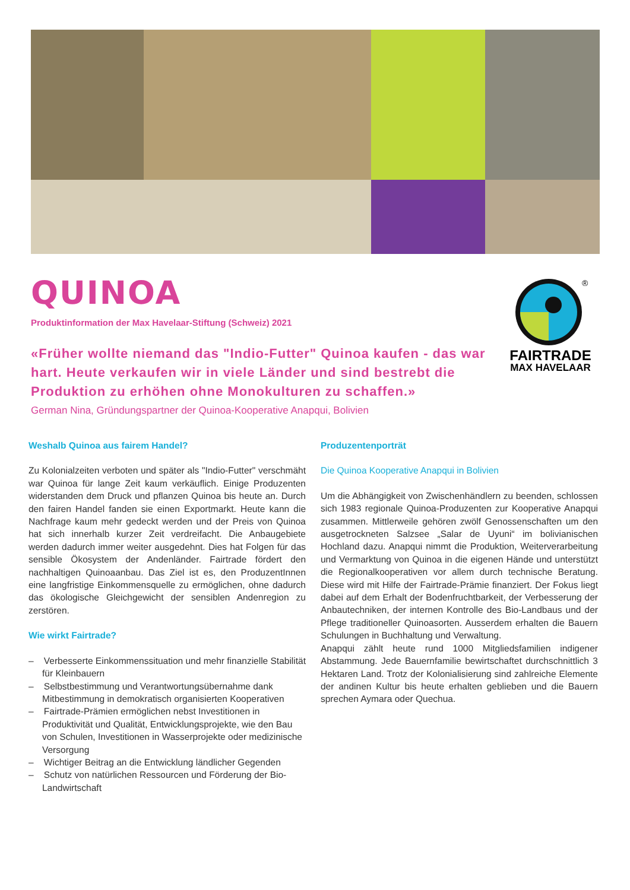QUINOA
Produktinformation der Max Havelaar-Stiftung (Schweiz) 2021
«Früher wollte niemand das "Indio-Futter" Quinoa kaufen - das war hart. Heute verkaufen wir in viele Länder und sind bestrebt die Produktion zu erhöhen ohne Monokulturen zu schaffen.»
German Nina, Gründungspartner der Quinoa-Kooperative Anapqui, Bolivien
®
FAIRTRADE
MAX HAVELAAR
Weshalb Quinoa aus fairem Handel?
Zu Kolonialzeiten verboten und später als "Indio-Futter" verschmäht war Quinoa für lange Zeit kaum verkäuflich. Einige Produzenten widerstanden dem Druck und pflanzen Quinoa bis heute an. Durch den fairen Handel fanden sie einen Exportmarkt. Heute kann die Nachfrage kaum mehr gedeckt werden und der Preis von Quinoa hat sich innerhalb kurzer Zeit verdreifacht. Die Anbaugebiete werden dadurch immer weiter ausgedehnt. Dies hat Folgen für das sensible Ökosystem der Andenländer. Fairtrade fördert den nachhaltigen Quinoaanbau. Das Ziel ist es, den ProduzentInnen eine langfristige Einkommensquelle zu ermöglichen, ohne dadurch das ökologische Gleichgewicht der sensiblen Andenregion zu zerstören.
Wie wirkt Fairtrade?
– Verbesserte Einkommenssituation und mehr finanzielle Stabilität für Kleinbauern
– Selbstbestimmung und Verantwortungsübernahme dank Mitbestimmung in demokratisch organisierten Kooperativen
– Fairtrade-Prämien ermöglichen nebst Investitionen in Produktivität und Qualität, Entwicklungsprojekte, wie den Bau von Schulen, Investitionen in Wasserprojekte oder medizinische Versorgung
– Wichtiger Beitrag an die Entwicklung ländlicher Gegenden
– Schutz von natürlichen Ressourcen und Förderung der Bio-Landwirtschaft
Produzentenporträt
Die Quinoa Kooperative Anapqui in Bolivien
Um die Abhängigkeit von Zwischenhändlern zu beenden, schlossen sich 1983 regionale Quinoa-Produzenten zur Kooperative Anapqui zusammen. Mittlerweile gehören zwölf Genossenschaften um den ausgetrockneten Salzsee „Salar de Uyuni“ im bolivianischen Hochland dazu. Anapqui nimmt die Produktion, Weiterverarbeitung und Vermarktung von Quinoa in die eigenen Hände und unterstützt die Regionalkooperativen vor allem durch technische Beratung. Diese wird mit Hilfe der Fairtrade-Prämie finanziert. Der Fokus liegt dabei auf dem Erhalt der Bodenfruchtbarkeit, der Verbesserung der Anbautechniken, der internen Kontrolle des Bio-Landbaus und der Pflege traditioneller Quinoasorten. Ausserdem erhalten die Bauern Schulungen in Buchhaltung und Verwaltung.
Anapqui zählt heute rund 1000 Mitgliedsfamilien indigener Abstammung. Jede Bauernfamilie bewirtschaftet durchschnittlich 3 Hektaren Land. Trotz der Kolonialisierung sind zahlreiche Elemente der andinen Kultur bis heute erhalten geblieben und die Bauern sprechen Aymara oder Quechua.